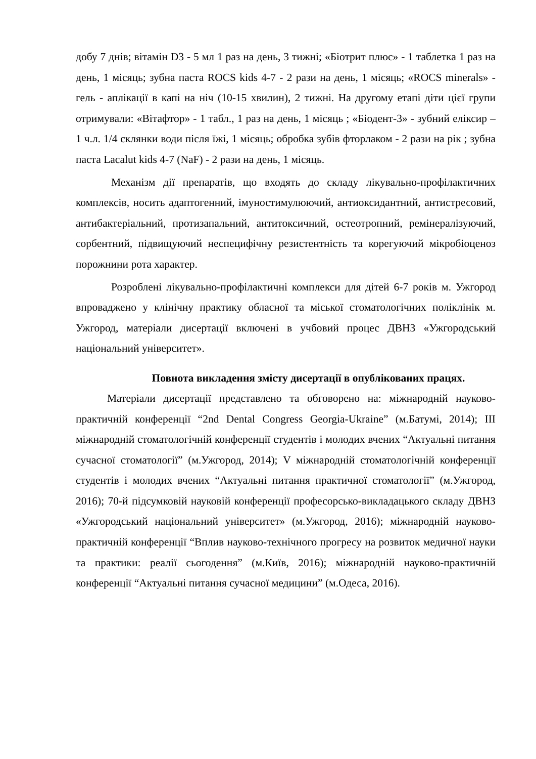добу 7 днів; вітамін D3 - 5 мл 1 раз на день, 3 тижні; «Біотрит плюс» - 1 таблетка 1 раз на день, 1 місяць; зубна паста ROCS kids 4-7 - 2 рази на день, 1 місяць; «ROCS minerals» - гель - аплікації в капі на ніч (10-15 хвилин), 2 тижні. На другому етапі діти цієї групи отримували: «Вітафтор» - 1 табл., 1 раз на день, 1 місяць ; «Біодент-3» - зубний еліксир – 1 ч.л. 1/4 склянки води після їжі, 1 місяць; обробка зубів фторлаком - 2 рази на рік ; зубна паста Lacalut kids 4-7 (NaF) - 2 рази на день, 1 місяць.
Механізм дії препаратів, що входять до складу лікувально-профілактичних комплексів, носить адаптогенний, імуностимулюючий, антиоксидантний, антистресовий, антибактеріальний, протизапальний, антитоксичний, остеотропний, ремінералізуючий, сорбентний, підвищуючий неспецифічну резистентність та корегуючий мікробіоценоз порожнини рота характер.
Розроблені лікувально-профілактичні комплекси для дітей 6-7 років м. Ужгород впроваджено у клінічну практику обласної та міської стоматологічних поліклінік м. Ужгород, матеріали дисертації включені в учбовий процес ДВНЗ «Ужгородський національний університет».
Повнота викладення змісту дисертації в опублікованих працях.
Матеріали дисертації представлено та обговорено на: міжнародній науково-практичній конференції “2nd Dental Congress Georgia-Ukraine” (м.Батумі, 2014); III міжнародній стоматологічній конференції студентів і молодих вчених “Актуальні питання сучасної стоматології” (м.Ужгород, 2014); V міжнародній стоматологічній конференції студентів і молодих вчених “Актуальні питання практичної стоматології” (м.Ужгород, 2016); 70-й підсумковій науковій конференції професорсько-викладацького складу ДВНЗ «Ужгородський національний університет» (м.Ужгород, 2016); міжнародній науково-практичній конференції “Вплив науково-технічного прогресу на розвиток медичної науки та практики: реалії сьогодення” (м.Київ, 2016); міжнародній науково-практичній конференції “Актуальні питання сучасної медицини” (м.Одеса, 2016).